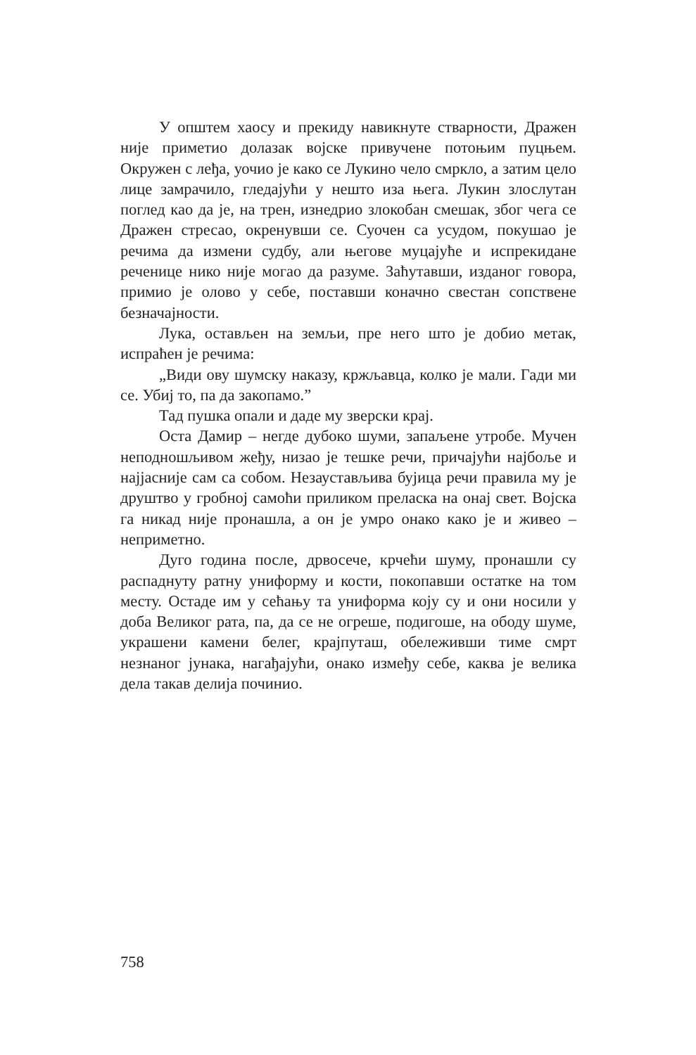У општем хаосу и прекиду навикнуте стварности, Дражен није приметио долазак војске привучене потоњим пуцњем. Окружен с леђа, уочио је како се Лукино чело смркло, а затим цело лице замрачило, гледајући у нешто иза њега. Лукин злослутан поглед као да је, на трен, изнедрио злокобан смешак, због чега се Дражен стресао, окренувши се. Суочен са усудом, покушао је речима да измени судбу, али његове муцајуће и испрекидане реченице нико није могао да разуме. Заћутавши, изданог говора, примио је олово у себе, поставши коначно свестан сопствене безначајности.
Лука, остављен на земљи, пре него што је добио метак, испраћен је речима:
„Види ову шумску наказу, кржљавца, колко је мали. Гади ми се. Убиј то, па да закопамо.”
Тад пушка опали и даде му зверски крај.
Оста Дамир – негде дубоко шуми, запаљене утробе. Мучен неподношљивом жеђу, низао је тешке речи, причајући најбоље и најјасније сам са собом. Незаустављива бујица речи правила му је друштво у гробној самоћи приликом преласка на онај свет. Војска га никад није пронашла, а он је умро онако како је и живео – неприметно.
Дуго година после, дрвосече, крчећи шуму, пронашли су распаднуту ратну униформу и кости, покопавши остатке на том месту. Остаде им у сећању та униформа коју су и они носили у доба Великог рата, па, да се не огреше, подигоше, на ободу шуме, украшени камени белег, крајпуташ, обележивши тиме смрт незнаног јунака, нагађајући, онако између себе, каква је велика дела такав делија починио.
758